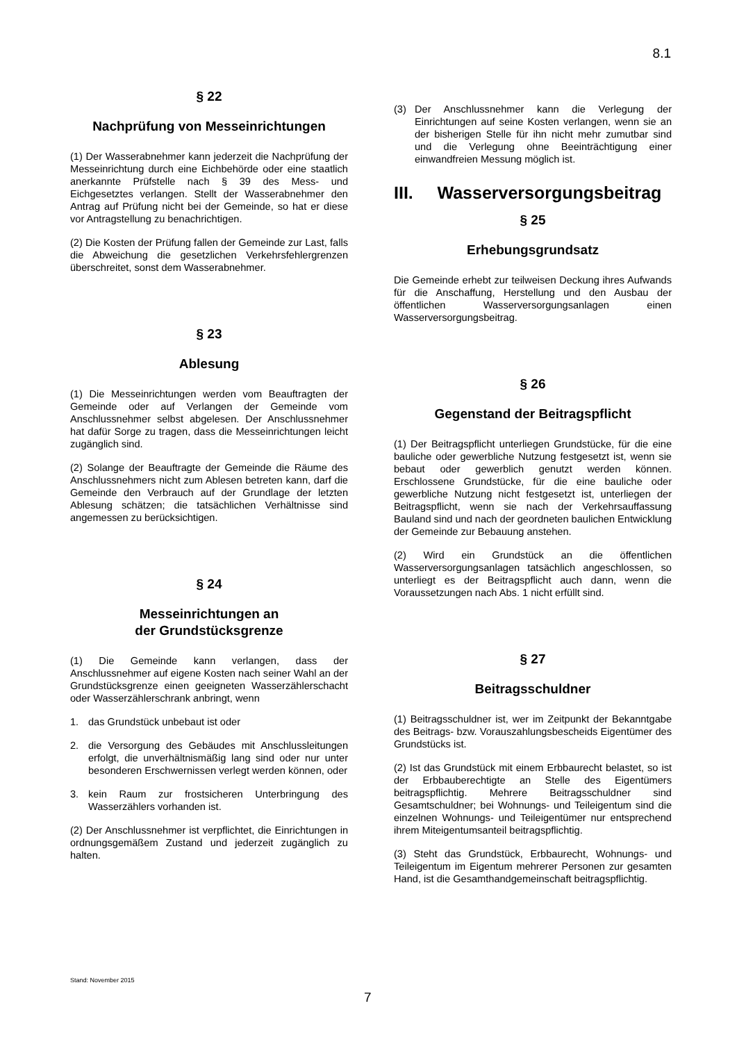8.1
§ 22
Nachprüfung von Messeinrichtungen
(1) Der Wasserabnehmer kann jederzeit die Nachprüfung der Messeinrichtung durch eine Eichbehörde oder eine staatlich anerkannte Prüfstelle nach § 39 des Mess- und Eichgesetztes verlangen. Stellt der Wasserabnehmer den Antrag auf Prüfung nicht bei der Gemeinde, so hat er diese vor Antragstellung zu benachrichtigen.
(2) Die Kosten der Prüfung fallen der Gemeinde zur Last, falls die Abweichung die gesetzlichen Verkehrsfehlergrenzen überschreitet, sonst dem Wasserabnehmer.
§ 23
Ablesung
(1) Die Messeinrichtungen werden vom Beauftragten der Gemeinde oder auf Verlangen der Gemeinde vom Anschlussnehmer selbst abgelesen. Der Anschlussnehmer hat dafür Sorge zu tragen, dass die Messeinrichtungen leicht zugänglich sind.
(2) Solange der Beauftragte der Gemeinde die Räume des Anschlussnehmers nicht zum Ablesen betreten kann, darf die Gemeinde den Verbrauch auf der Grundlage der letzten Ablesung schätzen; die tatsächlichen Verhältnisse sind angemessen zu berücksichtigen.
§ 24
Messeinrichtungen an
der Grundstücksgrenze
(1) Die Gemeinde kann verlangen, dass der Anschlussnehmer auf eigene Kosten nach seiner Wahl an der Grundstücksgrenze einen geeigneten Wasserzählerschacht oder Wasserzählerschrank anbringt, wenn
1. das Grundstück unbebaut ist oder
2. die Versorgung des Gebäudes mit Anschlussleitungen erfolgt, die unverhältnismäßig lang sind oder nur unter besonderen Erschwernissen verlegt werden können, oder
3. kein Raum zur frostsicheren Unterbringung des Wasserzählers vorhanden ist.
(2) Der Anschlussnehmer ist verpflichtet, die Einrichtungen in ordnungsgemäßem Zustand und jederzeit zugänglich zu halten.
(3) Der Anschlussnehmer kann die Verlegung der Einrichtungen auf seine Kosten verlangen, wenn sie an der bisherigen Stelle für ihn nicht mehr zumutbar sind und die Verlegung ohne Beeinträchtigung einer einwandfreien Messung möglich ist.
III. Wasserversorgungsbeitrag
§ 25
Erhebungsgrundsatz
Die Gemeinde erhebt zur teilweisen Deckung ihres Aufwands für die Anschaffung, Herstellung und den Ausbau der öffentlichen Wasserversorgungsanlagen einen Wasserversorgungsbeitrag.
§ 26
Gegenstand der Beitragspflicht
(1) Der Beitragspflicht unterliegen Grundstücke, für die eine bauliche oder gewerbliche Nutzung festgesetzt ist, wenn sie bebaut oder gewerblich genutzt werden können. Erschlossene Grundstücke, für die eine bauliche oder gewerbliche Nutzung nicht festgesetzt ist, unterliegen der Beitragspflicht, wenn sie nach der Verkehrsauffassung Bauland sind und nach der geordneten baulichen Entwicklung der Gemeinde zur Bebauung anstehen.
(2) Wird ein Grundstück an die öffentlichen Wasserversorgungsanlagen tatsächlich angeschlossen, so unterliegt es der Beitragspflicht auch dann, wenn die Voraussetzungen nach Abs. 1 nicht erfüllt sind.
§ 27
Beitragsschuldner
(1) Beitragsschuldner ist, wer im Zeitpunkt der Bekanntgabe des Beitrags- bzw. Vorauszahlungsbescheids Eigentümer des Grundstücks ist.
(2) Ist das Grundstück mit einem Erbbaurecht belastet, so ist der Erbbauberechtigte an Stelle des Eigentümers beitragspflichtig. Mehrere Beitragsschuldner sind Gesamtschuldner; bei Wohnungs- und Teileigentum sind die einzelnen Wohnungs- und Teileigentümer nur entsprechend ihrem Miteigentumsanteil beitragspflichtig.
(3) Steht das Grundstück, Erbbaurecht, Wohnungs- und Teileigentum im Eigentum mehrerer Personen zur gesamten Hand, ist die Gesamthandgemeinschaft beitragspflichtig.
Stand: November 2015
7